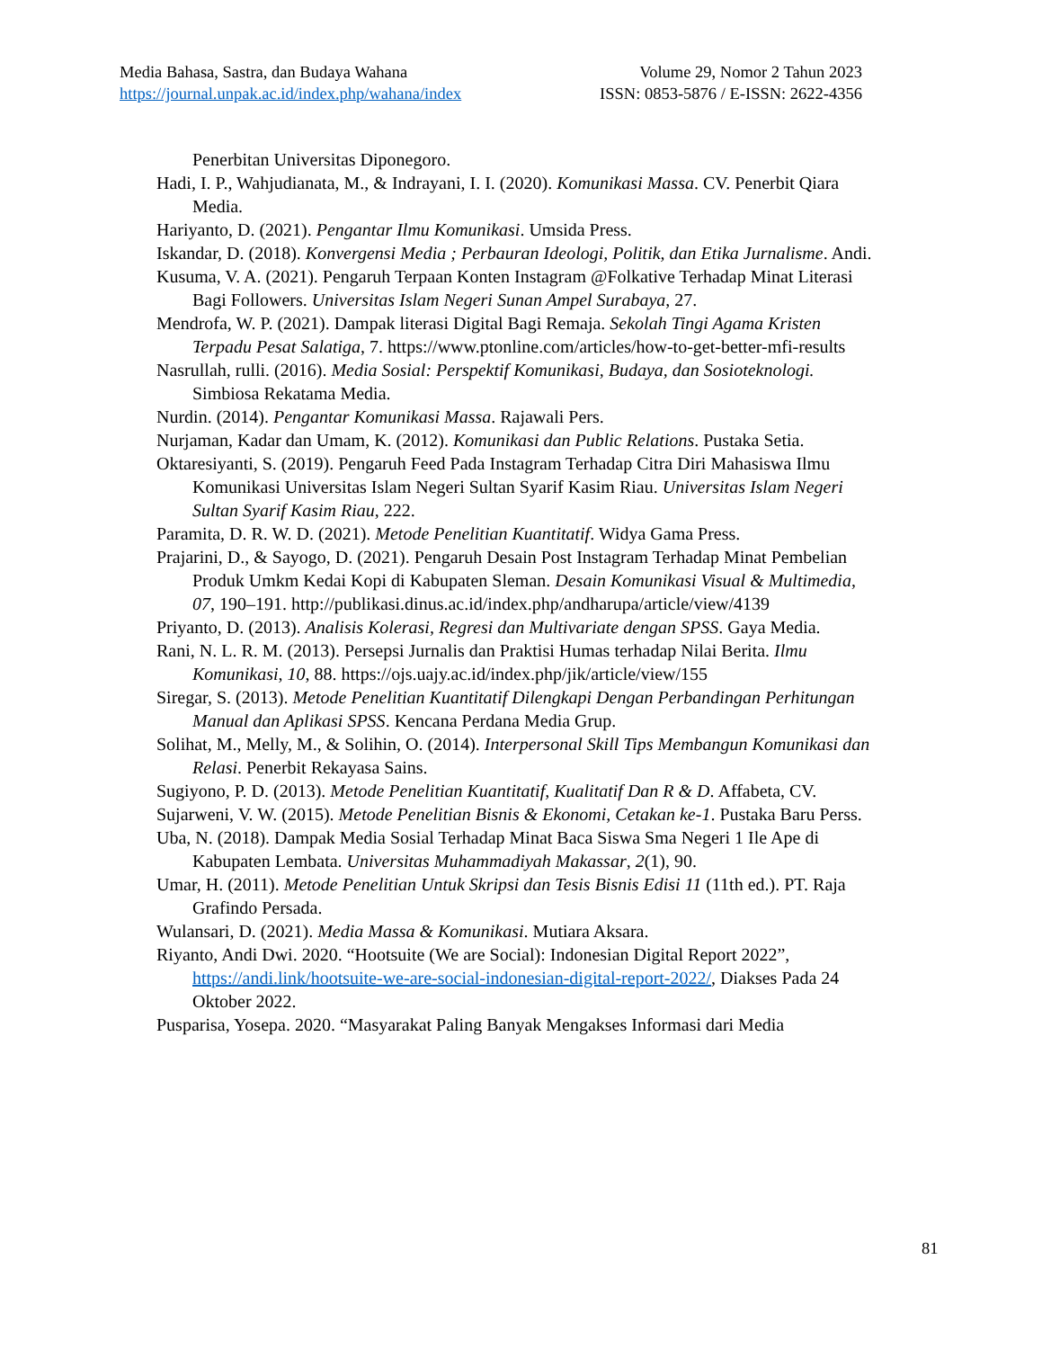Media Bahasa, Sastra, dan Budaya Wahana Volume 29, Nomor 2 Tahun 2023
https://journal.unpak.ac.id/index.php/wahana/index ISSN: 0853-5876 / E-ISSN: 2622-4356
Penerbitan Universitas Diponegoro.
Hadi, I. P., Wahjudianata, M., & Indrayani, I. I. (2020). Komunikasi Massa. CV. Penerbit Qiara Media.
Hariyanto, D. (2021). Pengantar Ilmu Komunikasi. Umsida Press.
Iskandar, D. (2018). Konvergensi Media ; Perbauran Ideologi, Politik, dan Etika Jurnalisme. Andi.
Kusuma, V. A. (2021). Pengaruh Terpaan Konten Instagram @Folkative Terhadap Minat Literasi Bagi Followers. Universitas Islam Negeri Sunan Ampel Surabaya, 27.
Mendrofa, W. P. (2021). Dampak literasi Digital Bagi Remaja. Sekolah Tingi Agama Kristen Terpadu Pesat Salatiga, 7. https://www.ptonline.com/articles/how-to-get-better-mfi-results
Nasrullah, rulli. (2016). Media Sosial: Perspektif Komunikasi, Budaya, dan Sosioteknologi. Simbiosa Rekatama Media.
Nurdin. (2014). Pengantar Komunikasi Massa. Rajawali Pers.
Nurjaman, Kadar dan Umam, K. (2012). Komunikasi dan Public Relations. Pustaka Setia.
Oktaresiyanti, S. (2019). Pengaruh Feed Pada Instagram Terhadap Citra Diri Mahasiswa Ilmu Komunikasi Universitas Islam Negeri Sultan Syarif Kasim Riau. Universitas Islam Negeri Sultan Syarif Kasim Riau, 222.
Paramita, D. R. W. D. (2021). Metode Penelitian Kuantitatif. Widya Gama Press.
Prajarini, D., & Sayogo, D. (2021). Pengaruh Desain Post Instagram Terhadap Minat Pembelian Produk Umkm Kedai Kopi di Kabupaten Sleman. Desain Komunikasi Visual & Multimedia, 07, 190–191. http://publikasi.dinus.ac.id/index.php/andharupa/article/view/4139
Priyanto, D. (2013). Analisis Kolerasi, Regresi dan Multivariate dengan SPSS. Gaya Media.
Rani, N. L. R. M. (2013). Persepsi Jurnalis dan Praktisi Humas terhadap Nilai Berita. Ilmu Komunikasi, 10, 88. https://ojs.uajy.ac.id/index.php/jik/article/view/155
Siregar, S. (2013). Metode Penelitian Kuantitatif Dilengkapi Dengan Perbandingan Perhitungan Manual dan Aplikasi SPSS. Kencana Perdana Media Grup.
Solihat, M., Melly, M., & Solihin, O. (2014). Interpersonal Skill Tips Membangun Komunikasi dan Relasi. Penerbit Rekayasa Sains.
Sugiyono, P. D. (2013). Metode Penelitian Kuantitatif, Kualitatif Dan R & D. Affabeta, CV.
Sujarweni, V. W. (2015). Metode Penelitian Bisnis & Ekonomi, Cetakan ke-1. Pustaka Baru Perss.
Uba, N. (2018). Dampak Media Sosial Terhadap Minat Baca Siswa Sma Negeri 1 Ile Ape di Kabupaten Lembata. Universitas Muhammadiyah Makassar, 2(1), 90.
Umar, H. (2011). Metode Penelitian Untuk Skripsi dan Tesis Bisnis Edisi 11 (11th ed.). PT. Raja Grafindo Persada.
Wulansari, D. (2021). Media Massa & Komunikasi. Mutiara Aksara.
Riyanto, Andi Dwi. 2020. “Hootsuite (We are Social): Indonesian Digital Report 2022”, https://andi.link/hootsuite-we-are-social-indonesian-digital-report-2022/, Diakses Pada 24 Oktober 2022.
Pusparisa, Yosepa. 2020. “Masyarakat Paling Banyak Mengakses Informasi dari Media
81